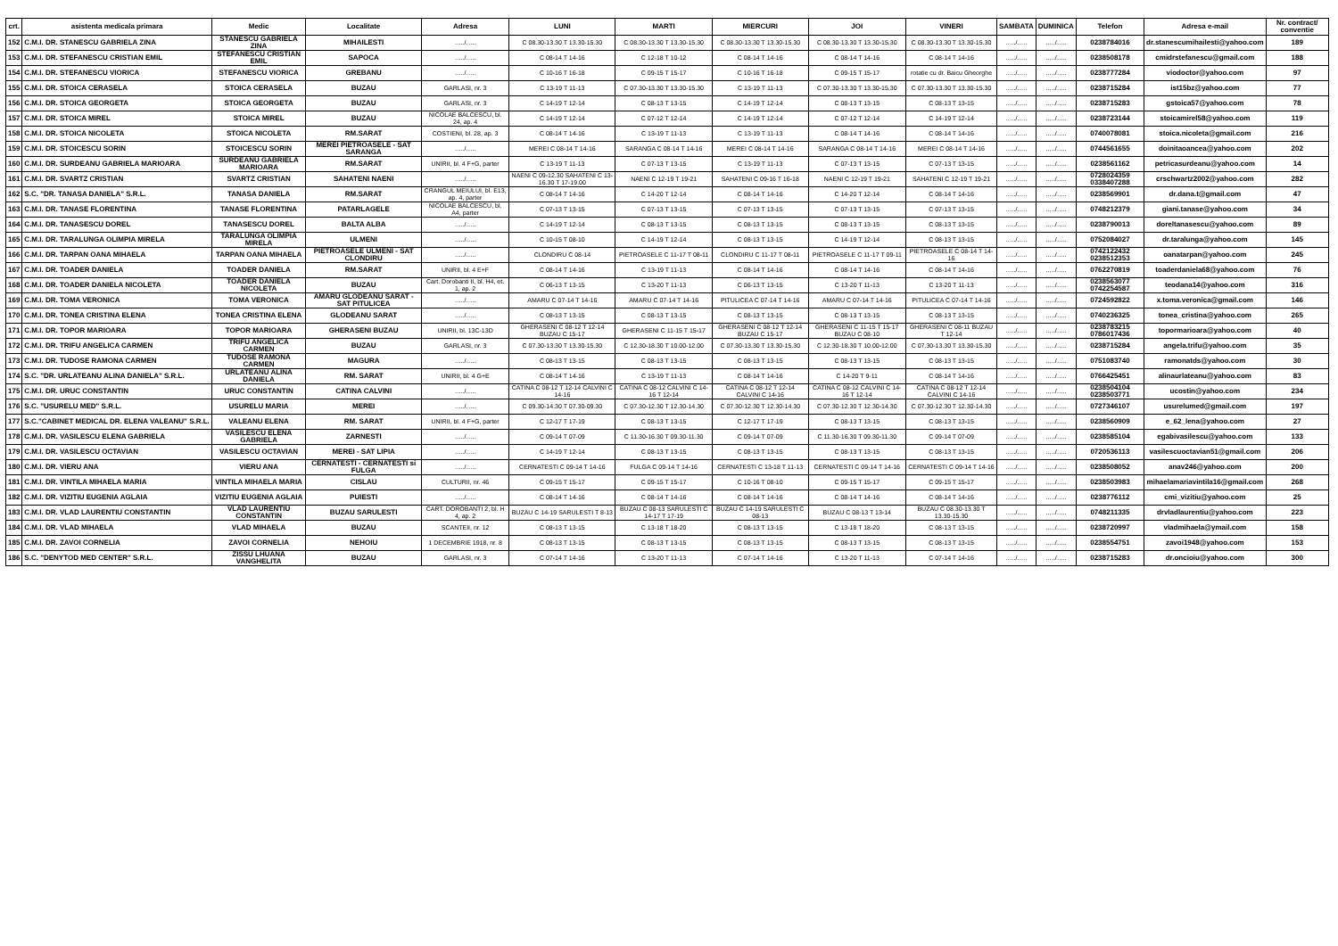| crt. | asistenta medicala primara | Medic | Localitate | Adresa | LUNI | MARTI | MIERCURI | JOI | VINERI | SAMBATA | DUMINICA | Telefon | Adresa e-mail | Nr. contract/ conventie |
| --- | --- | --- | --- | --- | --- | --- | --- | --- | --- | --- | --- | --- | --- | --- |
| 152 | C.M.I. DR. STANESCU GABRIELA ZINA | STANESCU GABRIELA ZINA | MIHAILESTI | …../….. | C 08.30-13.30 T 13.30-15.30 | C 08.30-13.30 T 13.30-15.30 | C 08.30-13.30 T 13.30-15.30 | C 08.30-13.30 T 13.30-15.30 | C 08.30-13.30 T 13.30-15.30 | …../….. | …../….. | 0238784016 | dr.stanescumihailesti@yahoo.com | 189 |
| 153 | C.M.I. DR. STEFANESCU CRISTIAN EMIL | STEFANESCU CRISTIAN EMIL | SAPOCA | …../….. | C 08-14 T 14-16 | C 12-18 T 10-12 | C 08-14 T 14-16 | C 08-14 T 14-16 | C 08-14 T 14-16 | …../….. | …../….. | 0238508178 | cmidrstefanescu@gmail.com | 188 |
| 154 | C.M.I. DR. STEFANESCU VIORICA | STEFANESCU VIORICA | GREBANU | …../….. | C 10-16 T 16-18 | C 09-15 T 15-17 | C 10-16 T 16-18 | C 09-15 T 15-17 | rotatie cu dr. Baicu Gheorghe | …../….. | …../….. | 0238777284 | viodoctor@yahoo.com | 97 |
| 155 | C.M.I. DR. STOICA CERASELA | STOICA CERASELA | BUZAU | GARLASI, nr. 3 | C 13-19 T 11-13 | C 07.30-13.30 T 13.30-15.30 | C 13-19 T 11-13 | C 07.30-13.30 T 13.30-15.30 | C 07.30-13.30 T 13.30-15.30 | …../….. | …../….. | 0238715284 | ist15bz@yahoo.com | 77 |
| 156 | C.M.I. DR. STOICA GEORGETA | STOICA GEORGETA | BUZAU | GARLASI, nr. 3 | C 14-19 T 12-14 | C 08-13 T 13-15 | C 14-19 T 12-14 | C 08-13 T 13-15 | C 08-13 T 13-15 | …../….. | …../….. | 0238715283 | gstoica57@yahoo.com | 78 |
| 157 | C.M.I. DR. STOICA MIREL | STOICA MIREL | BUZAU | NICOLAE BALCESCU, bl. 24, ap. 4 | C 14-19 T 12-14 | C 07-12 T 12-14 | C 14-19 T 12-14 | C 07-12 T 12-14 | C 14-19 T 12-14 | …../….. | …../….. | 0238723144 | stoicamirel58@yahoo.com | 119 |
| 158 | C.M.I. DR. STOICA NICOLETA | STOICA NICOLETA | RM.SARAT | COSTIENI, bl. 28, ap. 3 | C 08-14 T 14-16 | C 13-19 T 11-13 | C 13-19 T 11-13 | C 08-14 T 14-16 | C 08-14 T 14-16 | …../….. | …../….. | 0740078081 | stoica.nicoleta@gmail.com | 216 |
| 159 | C.M.I. DR. STOICESCU SORIN | STOICESCU SORIN | MEREI PIETROASELE - SAT SARANGA | …../….. | MEREI C 08-14 T 14-16 | SARANGA C 08-14 T 14-16 | MEREI C 08-14 T 14-16 | SARANGA C 08-14 T 14-16 | MEREI C 08-14 T 14-16 | …../….. | …../….. | 0744561655 | doinitaoancea@yahoo.com | 202 |
| 160 | C.M.I. DR. SURDEANU GABRIELA MARIOARA | SURDEANU GABRIELA MARIOARA | RM.SARAT | UNIRII, bl. 4 F+G, parter | C 13-19 T 11-13 | C 07-13 T 13-15 | C 13-19 T 11-13 | C 07-13 T 13-15 | C 07-13 T 13-15 | …../….. | …../….. | 0238561162 | petricasurdeanu@yahoo.com | 14 |
| 161 | C.M.I. DR. SVARTZ CRISTIAN | SVARTZ CRISTIAN | SAHATENI NAENI | …../….. | NAENI C 09-12.30 SAHATENI C 13-16.30 T 17-19.00 | NAENI C 12-19 T 19-21 | SAHATENI C 09-16 T 16-18 | NAENI C 12-19 T 19-21 | SAHATENI C 12-19 T 19-21 | …../….. | …../….. | 0728024359 0338407288 | crschwartz2002@yahoo.com | 282 |
| 162 | S.C. "DR. TANASA DANIELA" S.R.L. | TANASA DANIELA | RM.SARAT | CRANGUL MEIULUI, bl. E13, ap. 4, parter | C 08-14 T 14-16 | C 14-20 T 12-14 | C 08-14 T 14-16 | C 14-20 T 12-14 | C 08-14 T 14-16 | …../….. | …../….. | 0238569901 | dr.dana.t@gmail.com | 47 |
| 163 | C.M.I. DR. TANASE FLORENTINA | TANASE FLORENTINA | PATARLAGELE | NICOLAE BALCESCU, bl. A4, parter | C 07-13 T 13-15 | C 07-13 T 13-15 | C 07-13 T 13-15 | C 07-13 T 13-15 | C 07-13 T 13-15 | …../….. | …../….. | 0748212379 | giani.tanase@yahoo.com | 34 |
| 164 | C.M.I. DR. TANASESCU DOREL | TANASESCU DOREL | BALTA ALBA | …../….. | C 14-19 T 12-14 | C 08-13 T 13-15 | C 08-13 T 13-15 | C 08-13 T 13-15 | C 08-13 T 13-15 | …../….. | …../….. | 0238790013 | doreltanasescu@yahoo.com | 89 |
| 165 | C.M.I. DR. TARALUNGA OLIMPIA MIRELA | TARALUNGA OLIMPIA MIRELA | ULMENI | …../….. | C 10-15 T 08-10 | C 14-19 T 12-14 | C 08-13 T 13-15 | C 14-19 T 12-14 | C 08-13 T 13-15 | …../….. | …../….. | 0752084027 | dr.taralunga@yahoo.com | 145 |
| 166 | C.M.I. DR. TARPAN OANA MIHAELA | TARPAN OANA MIHAELA | PIETROASELE ULMENI - SAT CLONDIRU | …../….. | CLONDIRU C 08-14 | PIETROASELE C 11-17 T 08-11 | CLONDIRU C 11-17 T 08-11 | PIETROASELE C 11-17 T 09-11 | PIETROASELE C 08-14 T 14-16 | …../….. | …../….. | 0742122432 0238512353 | oanatarpan@yahoo.com | 245 |
| 167 | C.M.I. DR. TOADER DANIELA | TOADER DANIELA | RM.SARAT | UNIRII, bl. 4 E+F | C 08-14 T 14-16 | C 13-19 T 11-13 | C 08-14 T 14-16 | C 08-14 T 14-16 | C 08-14 T 14-16 | …../….. | …../….. | 0762270819 | toaderdaniela68@yahoo.com | 76 |
| 168 | C.M.I. DR. TOADER DANIELA NICOLETA | TOADER DANIELA NICOLETA | BUZAU | Cart. Dorobanti II, bl. H4, et. 1, ap. 2 | C 06-13 T 13-15 | C 13-20 T 11-13 | C 06-13 T 13-15 | C 13-20 T 11-13 | C 13-20 T 11-13 | …../….. | …../….. | 0238563077 0742254587 | teodana14@yahoo.com | 316 |
| 169 | C.M.I. DR. TOMA VERONICA | TOMA VERONICA | AMARU GLODEANU SARAT - SAT PITULICEA | …../….. | AMARU C 07-14 T 14-16 | AMARU C 07-14 T 14-16 | PITULICEA C 07-14 T 14-16 | AMARU C 07-14 T 14-16 | PITULICEA C 07-14 T 14-16 | …../….. | …../….. | 0724592822 | x.toma.veronica@gmail.com | 146 |
| 170 | C.M.I. DR. TONEA CRISTINA ELENA | TONEA CRISTINA ELENA | GLODEANU SARAT | …../….. | C 08-13 T 13-15 | C 08-13 T 13-15 | C 08-13 T 13-15 | C 08-13 T 13-15 | C 08-13 T 13-15 | …../….. | …../….. | 0740236325 | tonea_cristina@yahoo.com | 265 |
| 171 | C.M.I. DR. TOPOR MARIOARA | TOPOR MARIOARA | GHERASENI BUZAU | UNIRII, bl. 13C-13D | GHERASENI C 08-12 T 12-14 BUZAU C 15-17 | GHERASENI C 11-15 T 15-17 | GHERASENI C 08-12 T 12-14 BUZAU C 15-17 | GHERASENI C 11-15 T 15-17 BUZAU C 08-10 | GHERASENI C 08-11 BUZAU T 12-14 | …../….. | …../….. | 0238783215 0786017436 | topormarioara@yahoo.com | 40 |
| 172 | C.M.I. DR. TRIFU ANGELICA CARMEN | TRIFU ANGELICA CARMEN | BUZAU | GARLASI, nr. 3 | C 07.30-13.30 T 13.30-15.30 | C 12.30-18.30 T 10.00-12.00 | C 07.30-13.30 T 13.30-15.30 | C 12.30-18.30 T 10.00-12.00 | C 07.30-13.30 T 13.30-15.30 | …../….. | …../….. | 0238715284 | angela.trifu@yahoo.com | 35 |
| 173 | C.M.I. DR. TUDOSE RAMONA CARMEN | TUDOSE RAMONA CARMEN | MAGURA | …../….. | C 08-13 T 13-15 | C 08-13 T 13-15 | C 08-13 T 13-15 | C 08-13 T 13-15 | C 08-13 T 13-15 | …../….. | …../….. | 0751083740 | ramonatds@yahoo.com | 30 |
| 174 | S.C. "DR. URLATEANU ALINA DANIELA" S.R.L. | URLATEANU ALINA DANIELA | RM. SARAT | UNIRII, bl. 4 G+E | C 08-14 T 14-16 | C 13-19 T 11-13 | C 08-14 T 14-16 | C 14-20 T 9-11 | C 08-14 T 14-16 | …../….. | …../….. | 0766425451 | alinaurlateanu@yahoo.com | 83 |
| 175 | C.M.I. DR. URUC CONSTANTIN | URUC CONSTANTIN | CATINA CALVINI | …../….. | CATINA C 08-12 T 12-14 CALVINI C 14-16 | CATINA C 08-12 CALVINI C 14-16 T 12-14 | CATINA C 08-12 T 12-14 CALVINI C 14-16 | CATINA C 08-12 CALVINI C 14-16 T 12-14 | CATINA C 08-12 T 12-14 CALVINI C 14-16 | …../….. | …../….. | 0238504104 0238503771 | ucostin@yahoo.com | 234 |
| 176 | S.C. "USURELU MED" S.R.L. | USURELU MARIA | MEREI | …../….. | C 09.30-14.30 T 07.30-09.30 | C 07.30-12.30 T 12.30-14.30 | C 07.30-12.30 T 12.30-14.30 | C 07.30-12.30 T 12.30-14.30 | C 07.30-12.30 T 12.30-14.30 | …../….. | …../….. | 0727346107 | usurelumed@gmail.com | 197 |
| 177 | S.C."CABINET MEDICAL DR. ELENA VALEANU" S.R.L. | VALEANU ELENA | RM. SARAT | UNIRII, bl. 4 F+G, parter | C 12-17 T 17-19 | C 08-13 T 13-15 | C 12-17 T 17-19 | C 08-13 T 13-15 | C 08-13 T 13-15 | …../….. | …../….. | 0238560909 | e_62_lena@yahoo.com | 27 |
| 178 | C.M.I. DR. VASILESCU ELENA GABRIELA | VASILESCU ELENA GABRIELA | ZARNESTI | …../….. | C 09-14 T 07-09 | C 11.30-16.30 T 09.30-11.30 | C 09-14 T 07-09 | C 11.30-16.30 T 09.30-11.30 | C 09-14 T 07-09 | …../….. | …../….. | 0238585104 | egabivasilescu@yahoo.com | 133 |
| 179 | C.M.I. DR. VASILESCU OCTAVIAN | VASILESCU OCTAVIAN | MEREI - SAT LIPIA | …../….. | C 14-19 T 12-14 | C 08-13 T 13-15 | C 08-13 T 13-15 | C 08-13 T 13-15 | C 08-13 T 13-15 | …../….. | …../….. | 0720536113 | vasilescuoctavian51@gmail.com | 206 |
| 180 | C.M.I. DR. VIERU ANA | VIERU ANA | CERNATESTI - CERNATESTI si FULGA | …../….. | CERNATESTI C 09-14 T 14-16 | FULGA C 09-14 T 14-16 | CERNATESTI C 13-18 T 11-13 | CERNATESTI C 09-14 T 14-16 | CERNATESTI C 09-14 T 14-16 | …../….. | …../….. | 0238508052 | anav246@yahoo.com | 200 |
| 181 | C.M.I. DR. VINTILA MIHAELA MARIA | VINTILA MIHAELA MARIA | CISLAU | CULTURII, nr. 46 | C 09-15 T 15-17 | C 09-15 T 15-17 | C 10-16 T 08-10 | C 09-15 T 15-17 | C 09-15 T 15-17 | …../….. | …../….. | 0238503983 | mihaelamariavintila16@gmail.com | 268 |
| 182 | C.M.I. DR. VIZITIU EUGENIA AGLAIA | VIZITIU EUGENIA AGLAIA | PUIESTI | …../….. | C 08-14 T 14-16 | C 08-14 T 14-16 | C 08-14 T 14-16 | C 08-14 T 14-16 | C 08-14 T 14-16 | …../….. | …../….. | 0238776112 | cmi_vizitiu@yahoo.com | 25 |
| 183 | C.M.I. DR. VLAD LAURENTIU CONSTANTIN | VLAD LAURENTIU CONSTANTIN | BUZAU SARULESTI | CART. DOROBANTI 2, bl. H 4, ap. 2 | BUZAU C 14-19 SARULESTI T 8-13 | BUZAU C 08-13 SARULESTI C 14-17 T 17-19 | BUZAU C 14-19 SARULESTI C 08-13 | BUZAU C 08-13 T 13-14 | BUZAU C 08.30-13.30 T 13.30-15.30 | …../….. | …../….. | 0748211335 | drvladlaurentiu@yahoo.com | 223 |
| 184 | C.M.I. DR. VLAD MIHAELA | VLAD MIHAELA | BUZAU | SCANTEII, nr. 12 | C 08-13 T 13-15 | C 13-18 T 18-20 | C 08-13 T 13-15 | C 13-18 T 18-20 | C 08-13 T 13-15 | …../….. | …../….. | 0238720997 | vladmihaela@ymail.com | 158 |
| 185 | C.M.I. DR. ZAVOI CORNELIA | ZAVOI CORNELIA | NEHOIU | 1 DECEMBRIE 1918, nr. 8 | C 08-13 T 13-15 | C 08-13 T 13-15 | C 08-13 T 13-15 | C 08-13 T 13-15 | C 08-13 T 13-15 | …../….. | …../….. | 0238554751 | zavoi1948@yahoo.com | 153 |
| 186 | S.C. "DENYTOD MED CENTER" S.R.L. | ZISSU LHUANA VANGHELITA | BUZAU | GARLASI, nr. 3 | C 07-14 T 14-16 | C 13-20 T 11-13 | C 07-14 T 14-16 | C 13-20 T 11-13 | C 07-14 T 14-16 | …../….. | …../….. | 0238715283 | dr.oncioiu@yahoo.com | 300 |